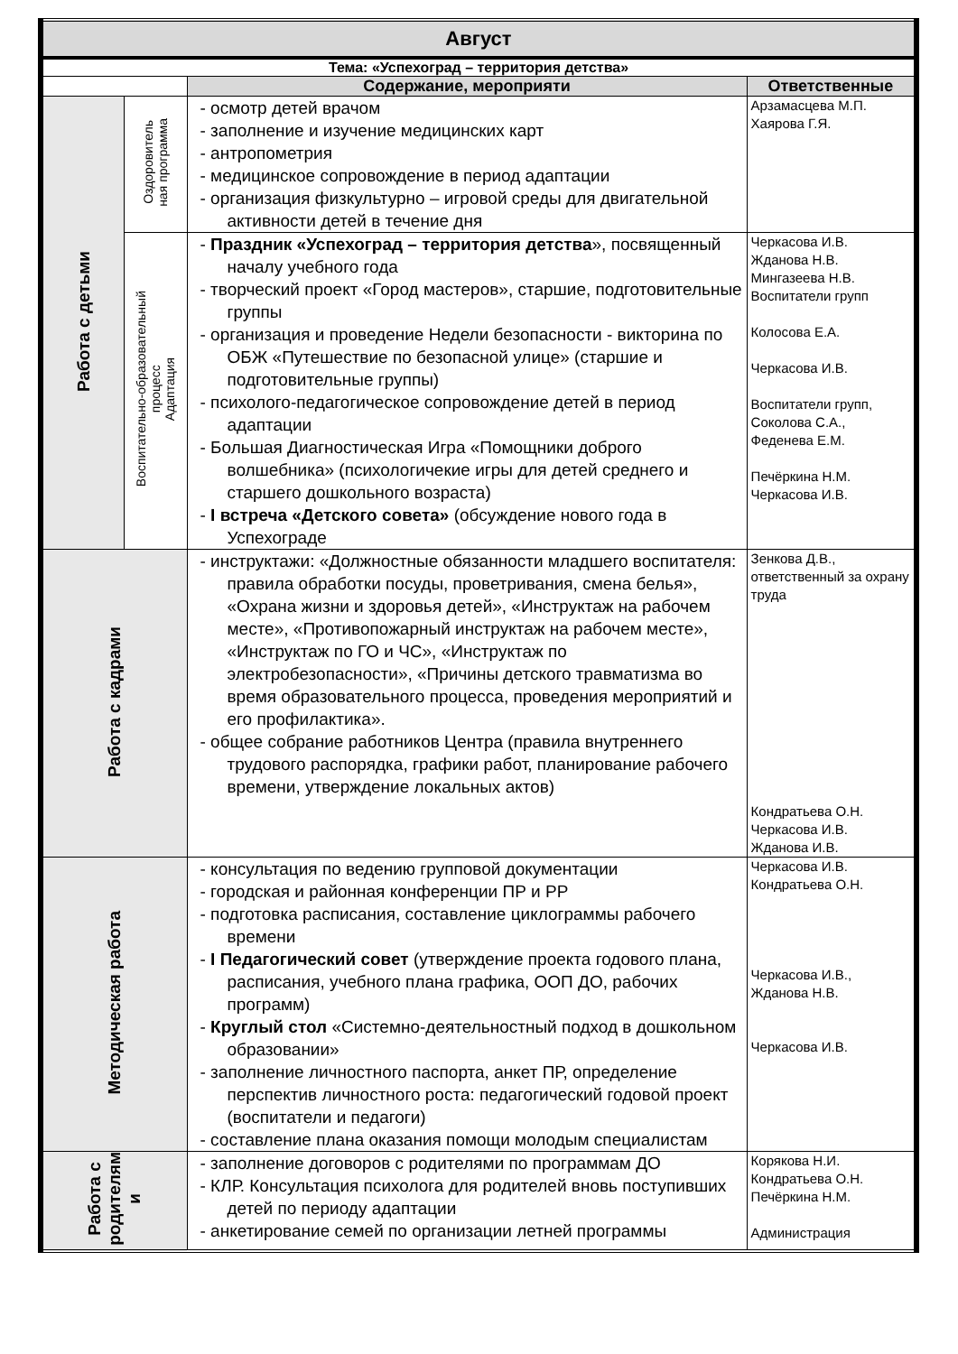| Август | | | |
| Тема: «Успехоград – территория детства» | | | |
| | | Содержание, мероприяти | Ответственные |
| Работа с детьми | Оздоровитель ная программа | - осмотр детей врачом - заполнение и изучение медицинских карт - антропометрия - медицинское сопровождение в период адаптации - организация физкультурно – игровой среды для двигательной активности детей в течение дня | Арзамасцева М.П. Хаярова Г.Я. |
| | Воспитательно-образовательный процесс Адаптация | - Праздник «Успехоград – территория детства », посвященный началу учебного года - творческий проект «Город мастеров», старшие, подготовительные группы - организация и проведение Недели безопасности - викторина по ОБЖ «Путешествие по безопасной улице» (старшие и подготовительные группы) - психолого-педагогическое сопровождение детей в период адаптации - Большая Диагностическая Игра «Помощники доброго волшебника» (психологичекие игры для детей среднего и старшего дошкольного возраста) - I встреча «Детского совета» (обсуждение нового года в Успехограде | Черкасова И.В. Жданова Н.В. Мингазеева Н.В. Воспитатели групп Колосова Е.А. Черкасова И.В. Воспитатели групп, Соколова С.А., Феденева Е.М. Печёркина Н.М. Черкасова И.В. |
| Работа с кадрами | | - инструктажи: «Должностные обязанности младшего воспитателя: правила обработки посуды, проветривания, смена белья», «Охрана жизни и здоровья детей», «Инструктаж на рабочем месте», «Противопожарный инструктаж на рабочем месте», «Инструктаж по ГО и ЧС», «Инструктаж по электробезопасности», «Причины детского травматизма во время образовательного процесса, проведения мероприятий и его профилактика». - общее собрание работников Центра (правила внутреннего трудового распорядка, графики работ, планирование рабочего времени, утверждение локальных актов) | Зенкова Д.В., ответственный за охрану труда Кондратьева О.Н. Черкасова И.В. Жданова И.В. |
| Методическая работа | | - консультация по ведению групповой документации - городская и районная конференции ПР и РР - подготовка расписания, составление циклограммы рабочего времени - I Педагогический совет (утверждение проекта годового плана, расписания, учебного плана графика, ООП ДО, рабочих программ) - Круглый стол «Системно-деятельностный подход в дошкольном образовании» - заполнение личностного паспорта, анкет ПР, определение перспектив личностного роста: педагогический годовой проект (воспитатели и педагоги) - составление плана оказания помощи молодым специалистам | Черкасова И.В. Кондратьева О.Н. Черкасова И.В., Жданова Н.В. Черкасова И.В. |
| Работа с родителям и | | - заполнение договоров с родителями по программам ДО - КЛР. Консультация психолога для родителей вновь поступивших детей по периоду адаптации - анкетирование семей по организации летней программы | Корякова Н.И. Кондратьева О.Н. Печёркина Н.М. Администрация |